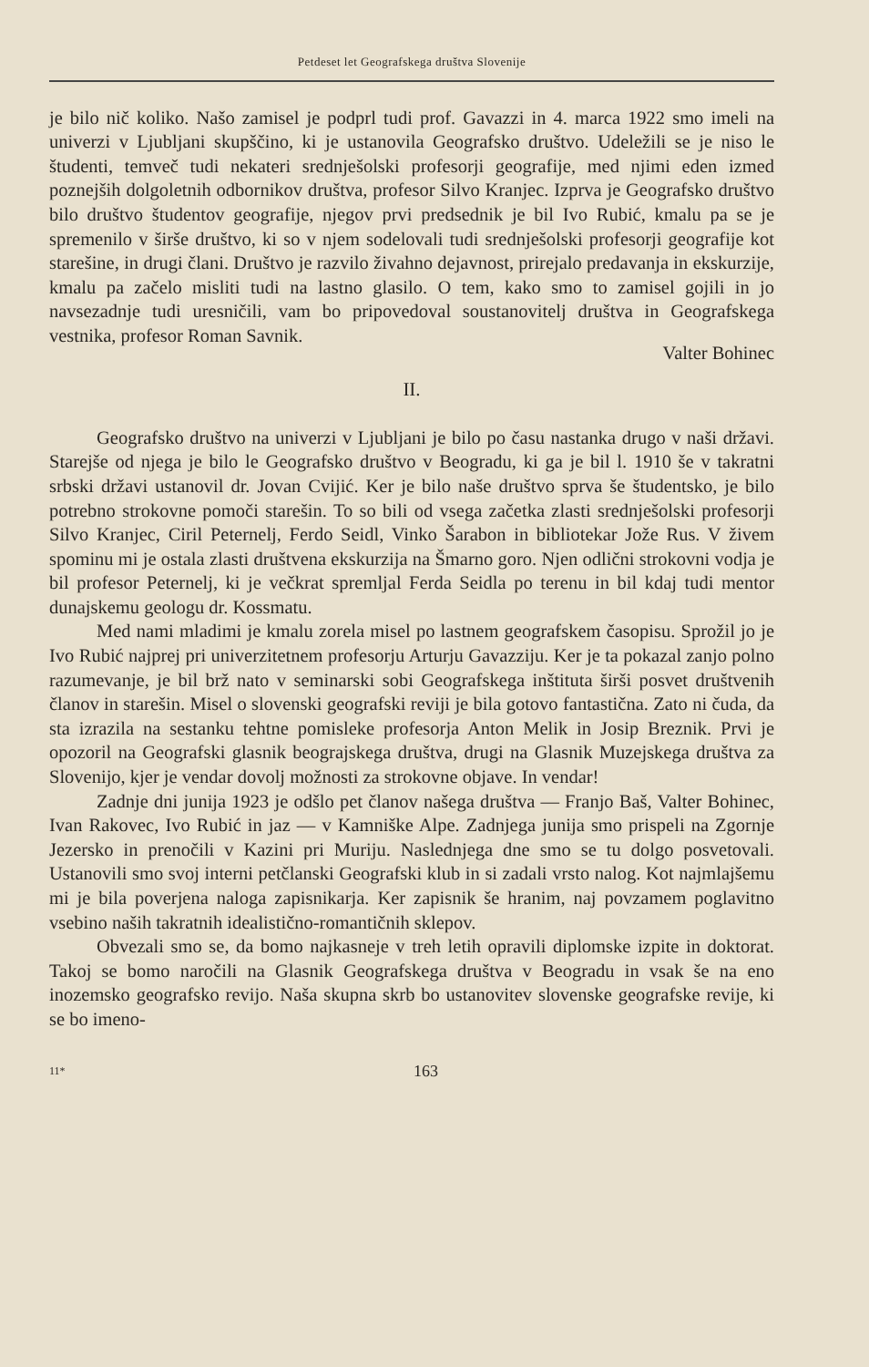Petdeset let Geografskega društva Slovenije
je bilo nič koliko. Našo zamisel je podprl tudi prof. Gavazzi in 4. marca 1922 smo imeli na univerzi v Ljubljani skupščino, ki je ustanovila Geografsko društvo. Udeležili se je niso le študenti, temveč tudi nekateri srednješolski profesorji geografije, med njimi eden izmed poznejših dolgoletnih odbornikov društva, profesor Silvo Kranjec. Izprva je Geografsko društvo bilo društvo študentov geografije, njegov prvi predsednik je bil Ivo Rubić, kmalu pa se je spremenilo v širše društvo, ki so v njem sodelovali tudi srednješolski profesorji geografije kot starešine, in drugi člani. Društvo je razvilo živahno dejavnost, prirejalo predavanja in ekskurzije, kmalu pa začelo misliti tudi na lastno glasilo. O tem, kako smo to zamisel gojili in jo navsezadnje tudi uresničili, vam bo pripovedoval soustanovitelj društva in Geografskega vestnika, profesor Roman Savnik.
Valter Bohinec
II.
Geografsko društvo na univerzi v Ljubljani je bilo po času nastanka drugo v naši državi. Starejše od njega je bilo le Geografsko društvo v Beogradu, ki ga je bil l. 1910 še v takratni srbski državi ustanovil dr. Jovan Cvijić. Ker je bilo naše društvo sprva še študentsko, je bilo potrebno strokovne pomoči starešin. To so bili od vsega začetka zlasti srednješolski profesorji Silvo Kranjec, Ciril Peternelj, Ferdo Seidl, Vinko Šarabon in bibliotekar Jože Rus. V živem spominu mi je ostala zlasti društvena ekskurzija na Šmarno goro. Njen odlični strokovni vodja je bil profesor Peternelj, ki je večkrat spremljal Ferda Seidla po terenu in bil kdaj tudi mentor dunajskemu geologu dr. Kossmatu.
Med nami mladimi je kmalu zorela misel po lastnem geografskem časopisu. Sprožil jo je Ivo Rubić najprej pri univerzitetnem profesorju Arturju Gavazziju. Ker je ta pokazal zanjo polno razumevanje, je bil brž nato v seminarski sobi Geografskega inštituta širši posvet društvenih članov in starešin. Misel o slovenski geografski reviji je bila gotovo fantastična. Zato ni čuda, da sta izrazila na sestanku tehtne pomisleke profesorja Anton Melik in Josip Breznik. Prvi je opozoril na Geografski glasnik beograjskega društva, drugi na Glasnik Muzejskega društva za Slovenijo, kjer je vendar dovolj možnosti za strokovne objave. In vendar!
Zadnje dni junija 1923 je odšlo pet članov našega društva — Franjo Baš, Valter Bohinec, Ivan Rakovec, Ivo Rubić in jaz — v Kamniške Alpe. Zadnjega junija smo prispeli na Zgornje Jezersko in prenočili v Kazini pri Muriju. Naslednjega dne smo se tu dolgo posvetovali. Ustanovili smo svoj interni petčlanski Geografski klub in si zadali vrsto nalog. Kot najmlajšemu mi je bila poverjena naloga zapisnikarja. Ker zapisnik še hranim, naj povzamem poglavitno vsebino naših takratnih idealistično-romantičnih sklepov.
Obvezali smo se, da bomo najkasneje v treh letih opravili diplomske izpite in doktorat. Takoj se bomo naročili na Glasnik Geografskega društva v Beogradu in vsak še na eno inozemsko geografsko revijo. Naša skupna skrb bo ustanovitev slovenske geografske revije, ki se bo imeno-
11* 163